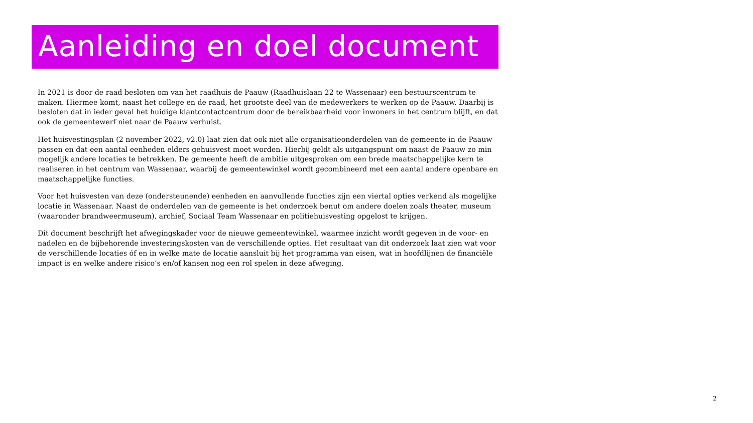Aanleiding en doel document
In 2021 is door de raad besloten om van het raadhuis de Paauw (Raadhuislaan 22 te Wassenaar) een bestuurscentrum te maken. Hiermee komt, naast het college en de raad, het grootste deel van de medewerkers te werken op de Paauw. Daarbij is besloten dat in ieder geval het huidige klantcontactcentrum door de bereikbaarheid voor inwoners in het centrum blijft, en dat ook de gemeentewerf niet naar de Paauw verhuist.
Het huisvestingsplan (2 november 2022, v2.0) laat zien dat ook niet alle organisatieonderdelen van de gemeente in de Paauw passen en dat een aantal eenheden elders gehuisvest moet worden. Hierbij geldt als uitgangspunt om naast de Paauw zo min mogelijk andere locaties te betrekken. De gemeente heeft de ambitie uitgesproken om een brede maatschappelijke kern te realiseren in het centrum van Wassenaar, waarbij de gemeentewinkel wordt gecombineerd met een aantal andere openbare en maatschappelijke functies.
Voor het huisvesten van deze (ondersteunende) eenheden en aanvullende functies zijn een viertal opties verkend als mogelijke locatie in Wassenaar. Naast de onderdelen van de gemeente is het onderzoek benut om andere doelen zoals theater, museum (waaronder brandweermuseum), archief, Sociaal Team Wassenaar en politiehuisvesting opgelost te krijgen.
Dit document beschrijft het afwegingskader voor de nieuwe gemeentewinkel, waarmee inzicht wordt gegeven in de voor- en nadelen en de bijbehorende investeringskosten van de verschillende opties. Het resultaat van dit onderzoek laat zien wat voor de verschillende locaties óf en in welke mate de locatie aansluit bij het programma van eisen, wat in hoofdlijnen de financiële impact is en welke andere risico’s en/of kansen nog een rol spelen in deze afweging.
2